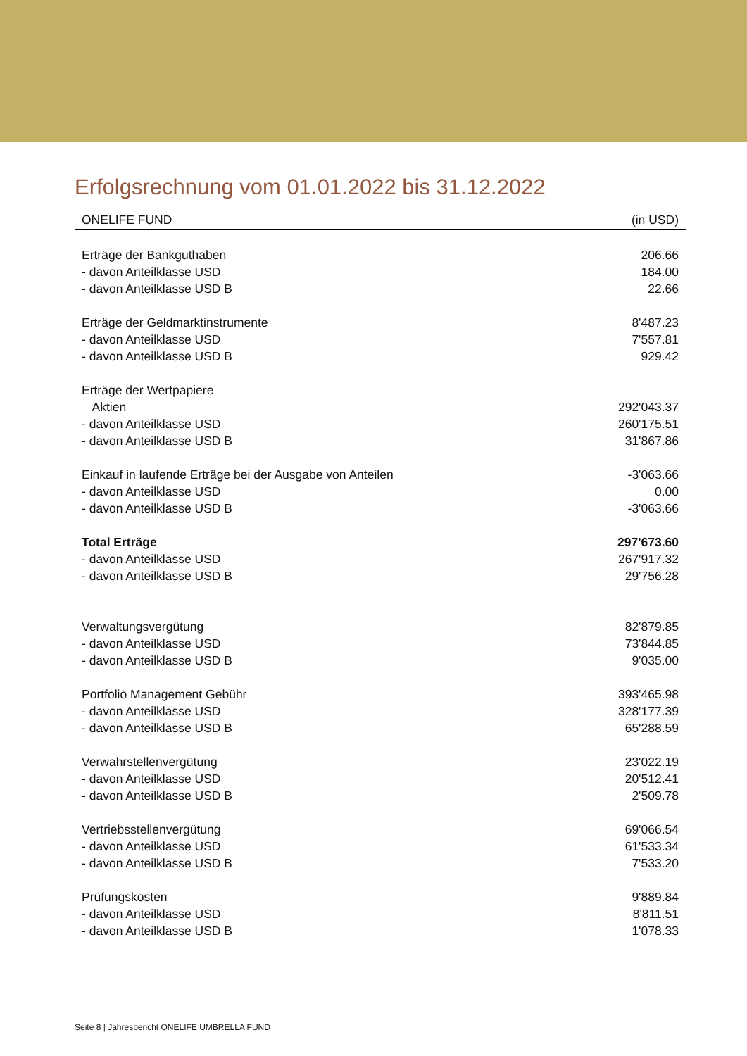Erfolgsrechnung vom 01.01.2022 bis 31.12.2022
| ONELIFE FUND | (in USD) |
| --- | --- |
| Erträge der Bankguthaben | 206.66 |
| - davon Anteilklasse USD | 184.00 |
| - davon Anteilklasse USD B | 22.66 |
| Erträge der Geldmarktinstrumente | 8'487.23 |
| - davon Anteilklasse USD | 7'557.81 |
| - davon Anteilklasse USD B | 929.42 |
| Erträge der Wertpapiere | |
| Aktien | 292'043.37 |
| - davon Anteilklasse USD | 260'175.51 |
| - davon Anteilklasse USD B | 31'867.86 |
| Einkauf in laufende Erträge bei der Ausgabe von Anteilen | -3'063.66 |
| - davon Anteilklasse USD | 0.00 |
| - davon Anteilklasse USD B | -3'063.66 |
| Total Erträge | 297'673.60 |
| - davon Anteilklasse USD | 267'917.32 |
| - davon Anteilklasse USD B | 29'756.28 |
| Verwaltungsvergütung | 82'879.85 |
| - davon Anteilklasse USD | 73'844.85 |
| - davon Anteilklasse USD B | 9'035.00 |
| Portfolio Management Gebühr | 393'465.98 |
| - davon Anteilklasse USD | 328'177.39 |
| - davon Anteilklasse USD B | 65'288.59 |
| Verwahrstellenvergütung | 23'022.19 |
| - davon Anteilklasse USD | 20'512.41 |
| - davon Anteilklasse USD B | 2'509.78 |
| Vertriebsstellenvergütung | 69'066.54 |
| - davon Anteilklasse USD | 61'533.34 |
| - davon Anteilklasse USD B | 7'533.20 |
| Prüfungskosten | 9'889.84 |
| - davon Anteilklasse USD | 8'811.51 |
| - davon Anteilklasse USD B | 1'078.33 |
Seite 8 | Jahresbericht ONELIFE UMBRELLA FUND